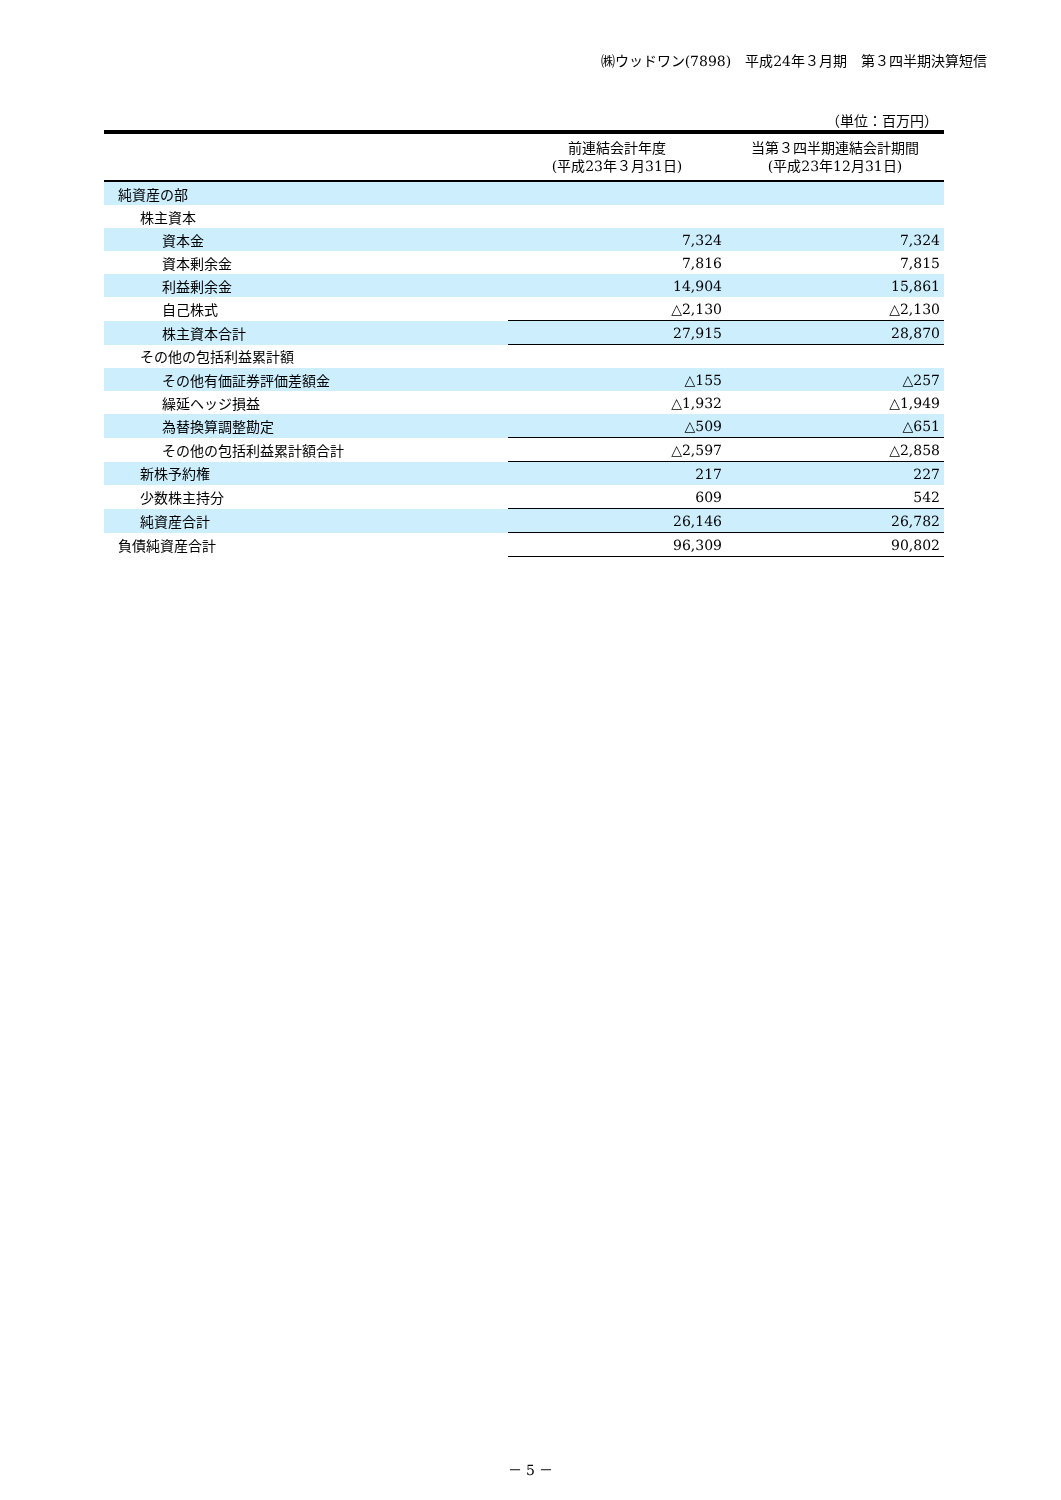㈱ウッドワン(7898)　平成24年３月期　第３四半期決算短信
（単位：百万円）
| | 前連結会計年度 (平成23年３月31日) | 当第３四半期連結会計期間 (平成23年12月31日) |
| --- | --- | --- |
| 純資産の部 | | |
| 株主資本 | | |
| 資本金 | 7,324 | 7,324 |
| 資本剰余金 | 7,816 | 7,815 |
| 利益剰余金 | 14,904 | 15,861 |
| 自己株式 | △2,130 | △2,130 |
| 株主資本合計 | 27,915 | 28,870 |
| その他の包括利益累計額 | | |
| その他有価証券評価差額金 | △155 | △257 |
| 繰延ヘッジ損益 | △1,932 | △1,949 |
| 為替換算調整勘定 | △509 | △651 |
| その他の包括利益累計額合計 | △2,597 | △2,858 |
| 新株予約権 | 217 | 227 |
| 少数株主持分 | 609 | 542 |
| 純資産合計 | 26,146 | 26,782 |
| 負債純資産合計 | 96,309 | 90,802 |
－ 5 －